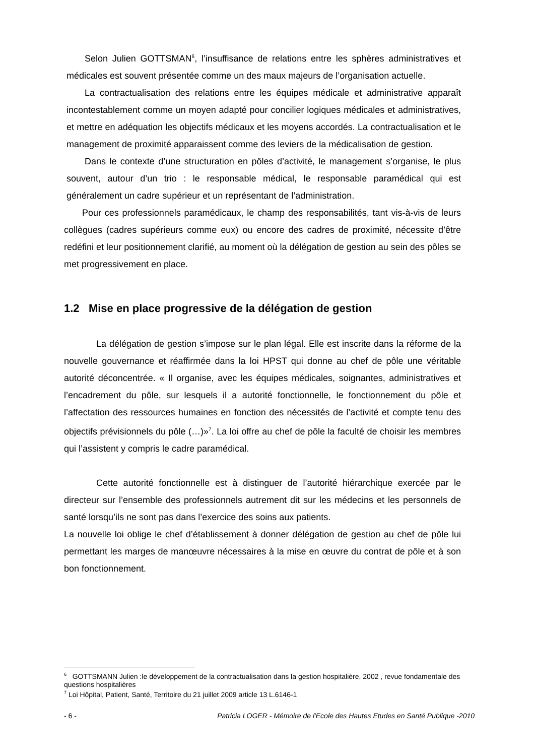Selon Julien GOTTSMAN<sup>6</sup>, l’insuffisance de relations entre les sphères administratives et médicales est souvent présentée comme un des maux majeurs de l’organisation actuelle.
La contractualisation des relations entre les équipes médicale et administrative apparaît incontestablement comme un moyen adapté pour concilier logiques médicales et administratives, et mettre en adéquation les objectifs médicaux et les moyens accordés. La contractualisation et le management de proximité apparaissent comme des leviers de la médicalisation de gestion.
Dans le contexte d’une structuration en pôles d’activité, le management s’organise, le plus souvent, autour d’un trio : le responsable médical, le responsable paramédical qui est généralement un cadre supérieur et un représentant de l’administration.
Pour ces professionnels paramédicaux, le champ des responsabilités, tant vis-à-vis de leurs collègues (cadres supérieurs comme eux) ou encore des cadres de proximité, nécessite d’être redéfini et leur positionnement clarifié, au moment où la délégation de gestion au sein des pôles se met progressivement en place.
1.2 Mise en place progressive de la délégation de gestion
La délégation de gestion s’impose sur le plan légal. Elle est inscrite dans la réforme de la nouvelle gouvernance et réaffirmée dans la loi HPST qui donne au chef de pôle une véritable autorité déconcentrée. « Il organise, avec les équipes médicales, soignantes, administratives et l’encadrement du pôle, sur lesquels il a autorité fonctionnelle, le fonctionnement du pôle et l’affectation des ressources humaines en fonction des nécessités de l’activité et compte tenu des objectifs prévisionnels du pôle (…)»<sup>7</sup>. La loi offre au chef de pôle la faculté de choisir les membres qui l’assistent y compris le cadre paramédical.
Cette autorité fonctionnelle est à distinguer de l’autorité hiérarchique exercée par le directeur sur l’ensemble des professionnels autrement dit sur les médecins et les personnels de santé lorsqu’ils ne sont pas dans l’exercice des soins aux patients.
La nouvelle loi oblige le chef d’établissement à donner délégation de gestion au chef de pôle lui permettant les marges de manœuvre nécessaires à la mise en œuvre du contrat de pôle et à son bon fonctionnement.
<sup>6</sup> GOTTSMANN Julien :le développement de la contractualisation dans la gestion hospitalière, 2002 , revue fondamentale des questions hospitalières
<sup>7</sup> Loi Hôpital, Patient, Santé, Territoire du 21 juillet 2009 article 13 L.6146-1
- 6 - Patricia LOGER - Mémoire de l'Ecole des Hautes Etudes en Santé Publique -2010